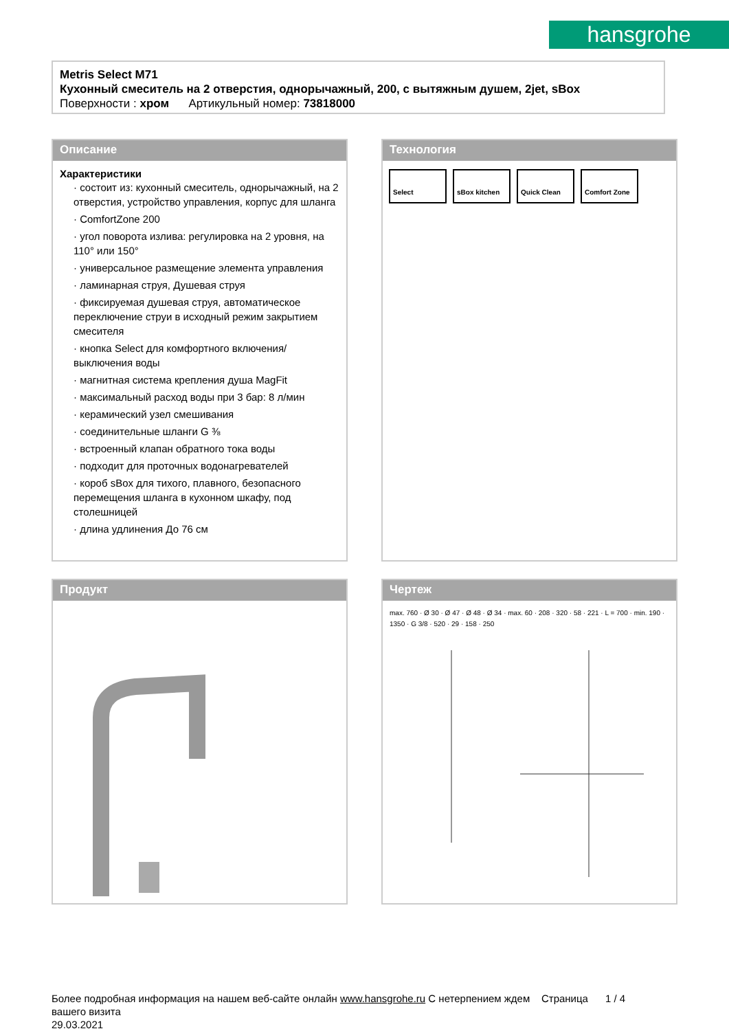hansgrohe
Metris Select M71
Кухонный смеситель на 2 отверстия, однорычажный, 200, с вытяжным душем, 2jet, sBox
Поверхности : хром Артикульный номер: 73818000
Описание
Характеристики
· состоит из: кухонный смеситель, однорычажный, на 2 отверстия, устройство управления, корпус для шланга
· ComfortZone 200
· угол поворота излива: регулировка на 2 уровня, на 110° или 150°
· универсальное размещение элемента управления
· ламинарная струя, Душевая струя
· фиксируемая душевая струя, автоматическое переключение струи в исходный режим закрытием смесителя
· кнопка Select для комфортного включения/ выключения воды
· магнитная система крепления душа MagFit
· максимальный расход воды при 3 бар: 8 л/мин
· керамический узел смешивания
· соединительные шланги G ⅜
· встроенный клапан обратного тока воды
· подходит для проточных водонагревателей
· короб sBox для тихого, плавного, безопасного перемещения шланга в кухонном шкафу, под столешницей
· длина удлинения До 76 см
Технология
Select sBox kitchen Quick Clean Comfort Zone
Продукт
Чертеж
max. 760 · Ø 30 · Ø 47 · Ø 48 · Ø 34 · max. 60 · 208 · 320 · 58 · 221 · L = 700 · min. 190 · 1350 · G 3/8 · 520 · 29 · 158 · 250
Более подробная информация на нашем веб-сайте онлайн www.hansgrohe.ru С нетерпением ждем Страница 1 / 4
вашего визита
29.03.2021